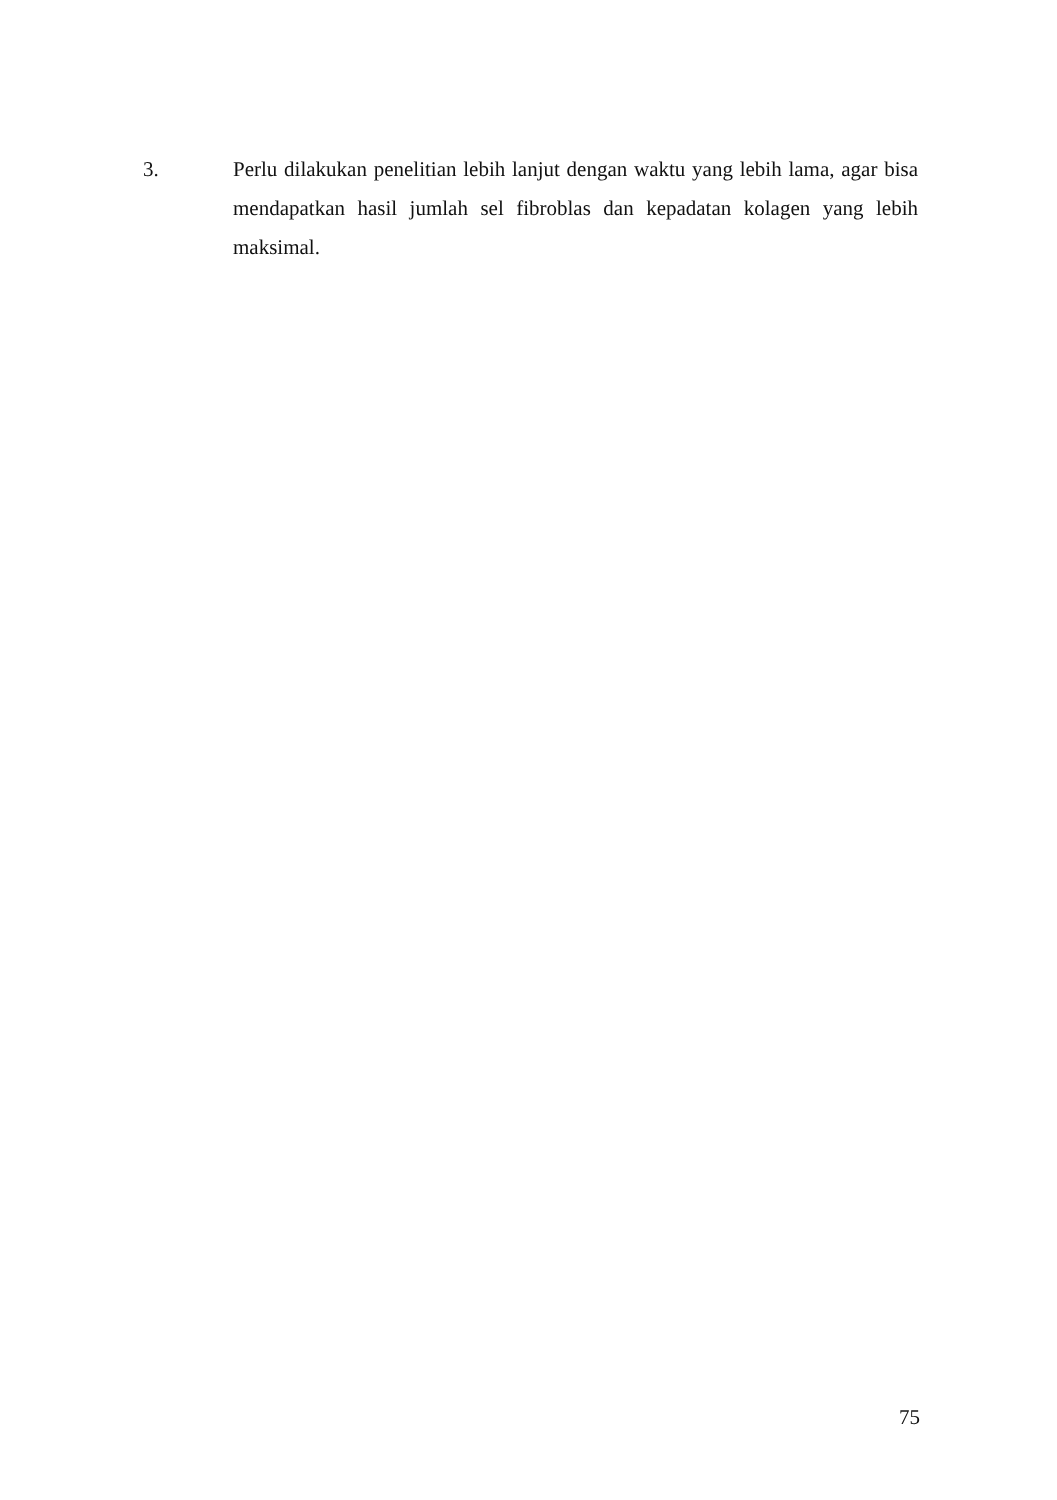3. Perlu dilakukan penelitian lebih lanjut dengan waktu yang lebih lama, agar bisa mendapatkan hasil jumlah sel fibroblas dan kepadatan kolagen yang lebih maksimal.
75